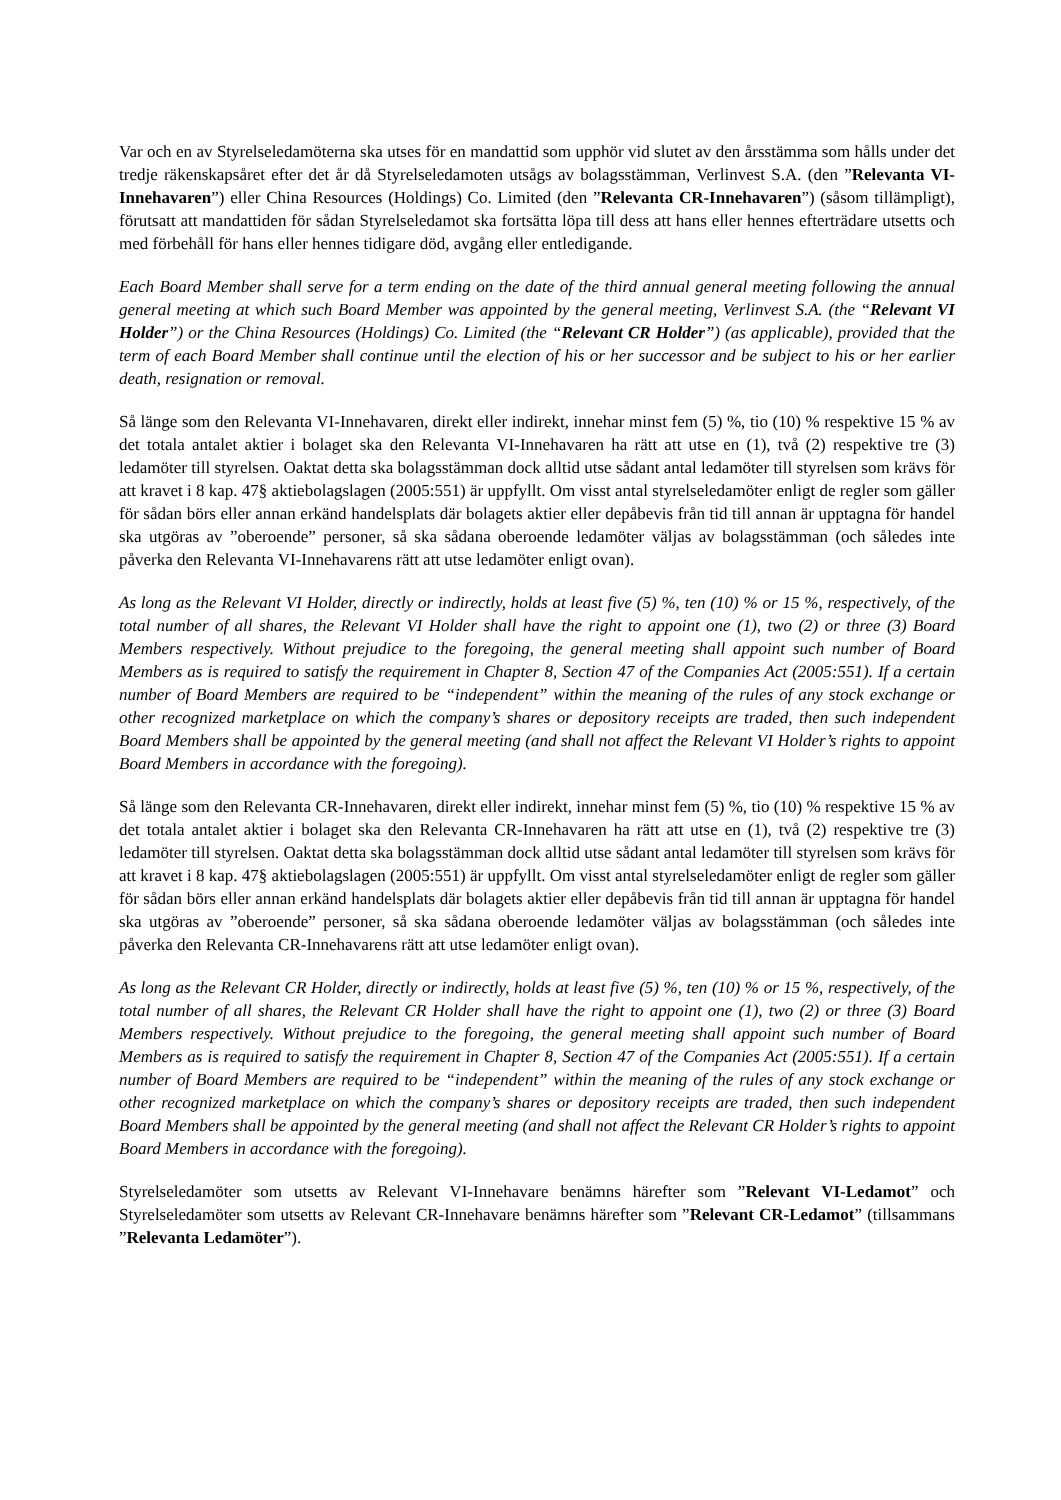Var och en av Styrelseledamöterna ska utses för en mandattid som upphör vid slutet av den årsstämma som hålls under det tredje räkenskapsåret efter det år då Styrelseledamoten utsågs av bolagsstämman, Verlinvest S.A. (den ”Relevanta VI-Innehavaren”) eller China Resources (Holdings) Co. Limited (den ”Relevanta CR-Innehavaren”) (såsom tillämpligt), förutsatt att mandattiden för sådan Styrelseledamot ska fortsätta löpa till dess att hans eller hennes efterträdare utsetts och med förbehåll för hans eller hennes tidigare död, avgång eller entledigande.
Each Board Member shall serve for a term ending on the date of the third annual general meeting following the annual general meeting at which such Board Member was appointed by the general meeting, Verlinvest S.A. (the “Relevant VI Holder”) or the China Resources (Holdings) Co. Limited (the “Relevant CR Holder”) (as applicable), provided that the term of each Board Member shall continue until the election of his or her successor and be subject to his or her earlier death, resignation or removal.
Så länge som den Relevanta VI-Innehavaren, direkt eller indirekt, innehar minst fem (5) %, tio (10) % respektive 15 % av det totala antalet aktier i bolaget ska den Relevanta VI-Innehavaren ha rätt att utse en (1), två (2) respektive tre (3) ledamöter till styrelsen. Oaktat detta ska bolagsstämman dock alltid utse sådant antal ledamöter till styrelsen som krävs för att kravet i 8 kap. 47§ aktiebolagslagen (2005:551) är uppfyllt. Om visst antal styrelseledamöter enligt de regler som gäller för sådan börs eller annan erkänd handelsplats där bolagets aktier eller depåbevis från tid till annan är upptagna för handel ska utgöras av ”oberoende” personer, så ska sådana oberoende ledamöter väljas av bolagsstämman (och således inte påverka den Relevanta VI-Innehavarens rätt att utse ledamöter enligt ovan).
As long as the Relevant VI Holder, directly or indirectly, holds at least five (5) %, ten (10) % or 15 %, respectively, of the total number of all shares, the Relevant VI Holder shall have the right to appoint one (1), two (2) or three (3) Board Members respectively. Without prejudice to the foregoing, the general meeting shall appoint such number of Board Members as is required to satisfy the requirement in Chapter 8, Section 47 of the Companies Act (2005:551). If a certain number of Board Members are required to be “independent” within the meaning of the rules of any stock exchange or other recognized marketplace on which the company’s shares or depository receipts are traded, then such independent Board Members shall be appointed by the general meeting (and shall not affect the Relevant VI Holder’s rights to appoint Board Members in accordance with the foregoing).
Så länge som den Relevanta CR-Innehavaren, direkt eller indirekt, innehar minst fem (5) %, tio (10) % respektive 15 % av det totala antalet aktier i bolaget ska den Relevanta CR-Innehavaren ha rätt att utse en (1), två (2) respektive tre (3) ledamöter till styrelsen. Oaktat detta ska bolagsstämman dock alltid utse sådant antal ledamöter till styrelsen som krävs för att kravet i 8 kap. 47§ aktiebolagslagen (2005:551) är uppfyllt. Om visst antal styrelseledamöter enligt de regler som gäller för sådan börs eller annan erkänd handelsplats där bolagets aktier eller depåbevis från tid till annan är upptagna för handel ska utgöras av ”oberoende” personer, så ska sådana oberoende ledamöter väljas av bolagsstämman (och således inte påverka den Relevanta CR-Innehavarens rätt att utse ledamöter enligt ovan).
As long as the Relevant CR Holder, directly or indirectly, holds at least five (5) %, ten (10) % or 15 %, respectively, of the total number of all shares, the Relevant CR Holder shall have the right to appoint one (1), two (2) or three (3) Board Members respectively. Without prejudice to the foregoing, the general meeting shall appoint such number of Board Members as is required to satisfy the requirement in Chapter 8, Section 47 of the Companies Act (2005:551). If a certain number of Board Members are required to be “independent” within the meaning of the rules of any stock exchange or other recognized marketplace on which the company’s shares or depository receipts are traded, then such independent Board Members shall be appointed by the general meeting (and shall not affect the Relevant CR Holder’s rights to appoint Board Members in accordance with the foregoing).
Styrelseledamöter som utsetts av Relevant VI-Innehavare benämns härefter som ”Relevant VI-Ledamot” och Styrelseledamöter som utsetts av Relevant CR-Innehavare benämns härefter som ”Relevant CR-Ledamot” (tillsammans ”Relevanta Ledamöter”).